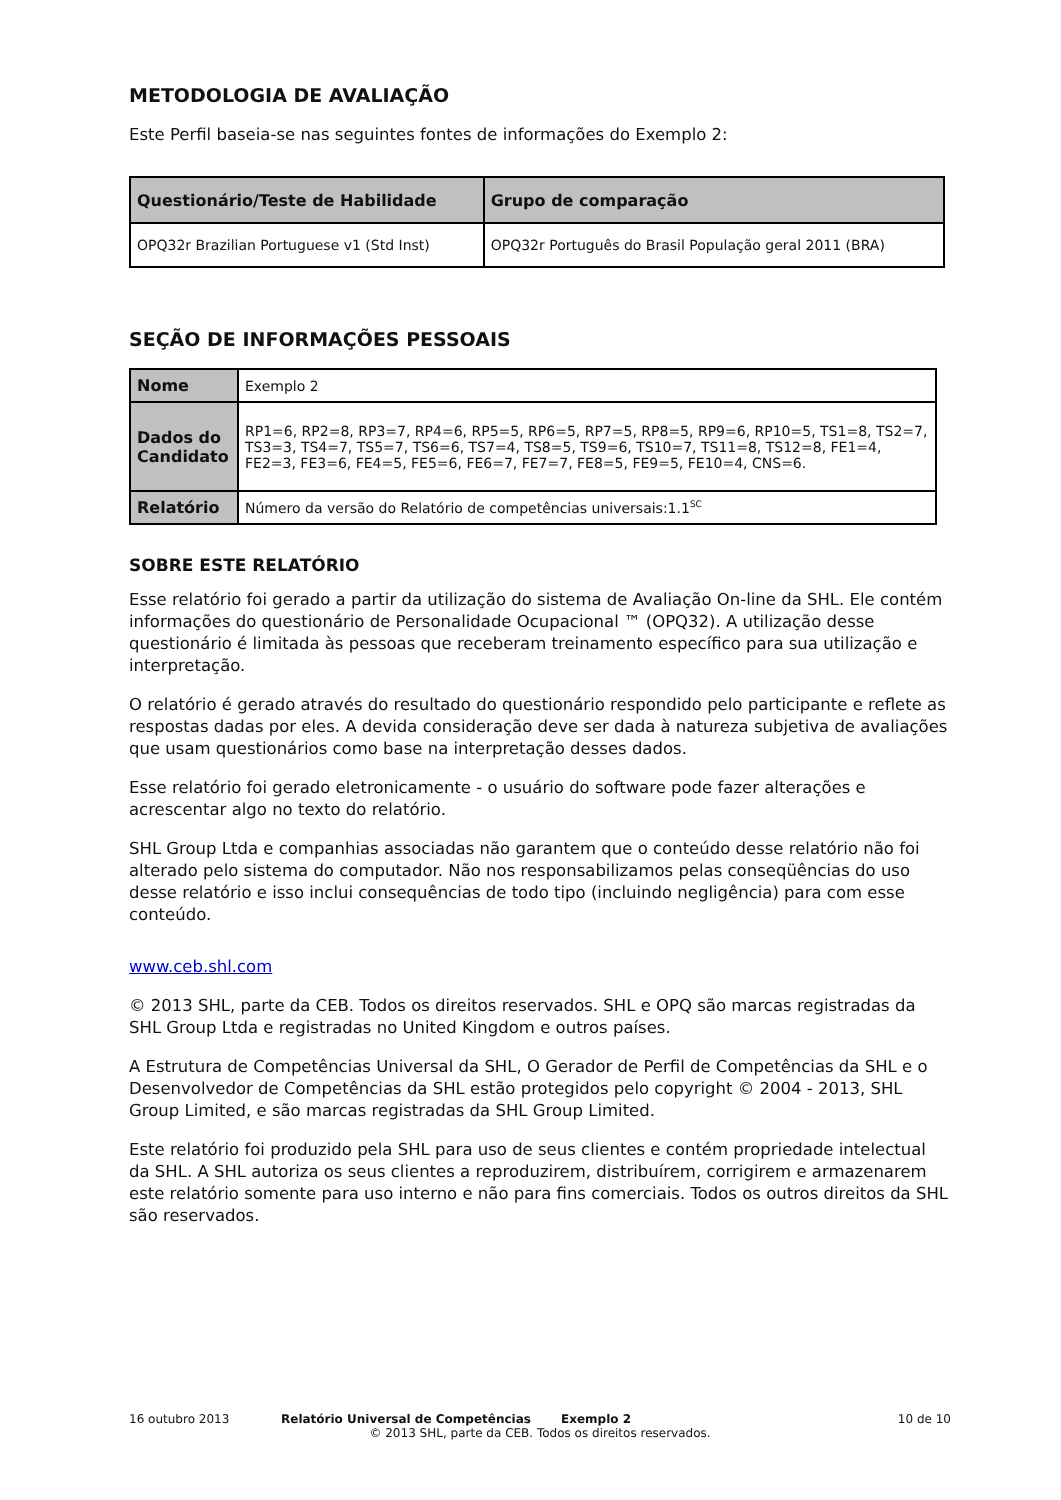METODOLOGIA DE AVALIAÇÃO
Este Perfil baseia-se nas seguintes fontes de informações do Exemplo 2:
| Questionário/Teste de Habilidade | Grupo de comparação |
| --- | --- |
| OPQ32r Brazilian Portuguese v1 (Std Inst) | OPQ32r Português do Brasil População geral 2011 (BRA) |
SEÇÃO DE INFORMAÇÕES PESSOAIS
| Nome | Exemplo 2 |
| Dados do Candidato | RP1=6, RP2=8, RP3=7, RP4=6, RP5=5, RP6=5, RP7=5, RP8=5, RP9=6, RP10=5, TS1=8, TS2=7, TS3=3, TS4=7, TS5=7, TS6=6, TS7=4, TS8=5, TS9=6, TS10=7, TS11=8, TS12=8, FE1=4, FE2=3, FE3=6, FE4=5, FE5=6, FE6=7, FE7=7, FE8=5, FE9=5, FE10=4, CNS=6. |
| Relatório | Número da versão do Relatório de competências universais:1.1<sup>SC</sup> |
SOBRE ESTE RELATÓRIO
Esse relatório foi gerado a partir da utilização do sistema de Avaliação On-line da SHL. Ele contém informações do questionário de Personalidade Ocupacional ™ (OPQ32). A utilização desse questionário é limitada às pessoas que receberam treinamento específico para sua utilização e interpretação.
O relatório é gerado através do resultado do questionário respondido pelo participante e reflete as respostas dadas por eles. A devida consideração deve ser dada à natureza subjetiva de avaliações que usam questionários como base na interpretação desses dados.
Esse relatório foi gerado eletronicamente - o usuário do software pode fazer alterações e acrescentar algo no texto do relatório.
SHL Group Ltda e companhias associadas não garantem que o conteúdo desse relatório não foi alterado pelo sistema do computador. Não nos responsabilizamos pelas conseqüências do uso desse relatório e isso inclui consequências de todo tipo (incluindo negligência) para com esse conteúdo.
www.ceb.shl.com
© 2013 SHL, parte da CEB. Todos os direitos reservados. SHL e OPQ são marcas registradas da SHL Group Ltda e registradas no United Kingdom e outros países.
A Estrutura de Competências Universal da SHL, O Gerador de Perfil de Competências da SHL e o Desenvolvedor de Competências da SHL estão protegidos pelo copyright © 2004 - 2013, SHL Group Limited, e são marcas registradas da SHL Group Limited.
Este relatório foi produzido pela SHL para uso de seus clientes e contém propriedade intelectual da SHL. A SHL autoriza os seus clientes a reproduzirem, distribuírem, corrigirem e armazenarem este relatório somente para uso interno e não para fins comerciais. Todos os outros direitos da SHL são reservados.
16 outubro 2013 Relatório Universal de Competências Exemplo 2 10 de 10
© 2013 SHL, parte da CEB. Todos os direitos reservados.